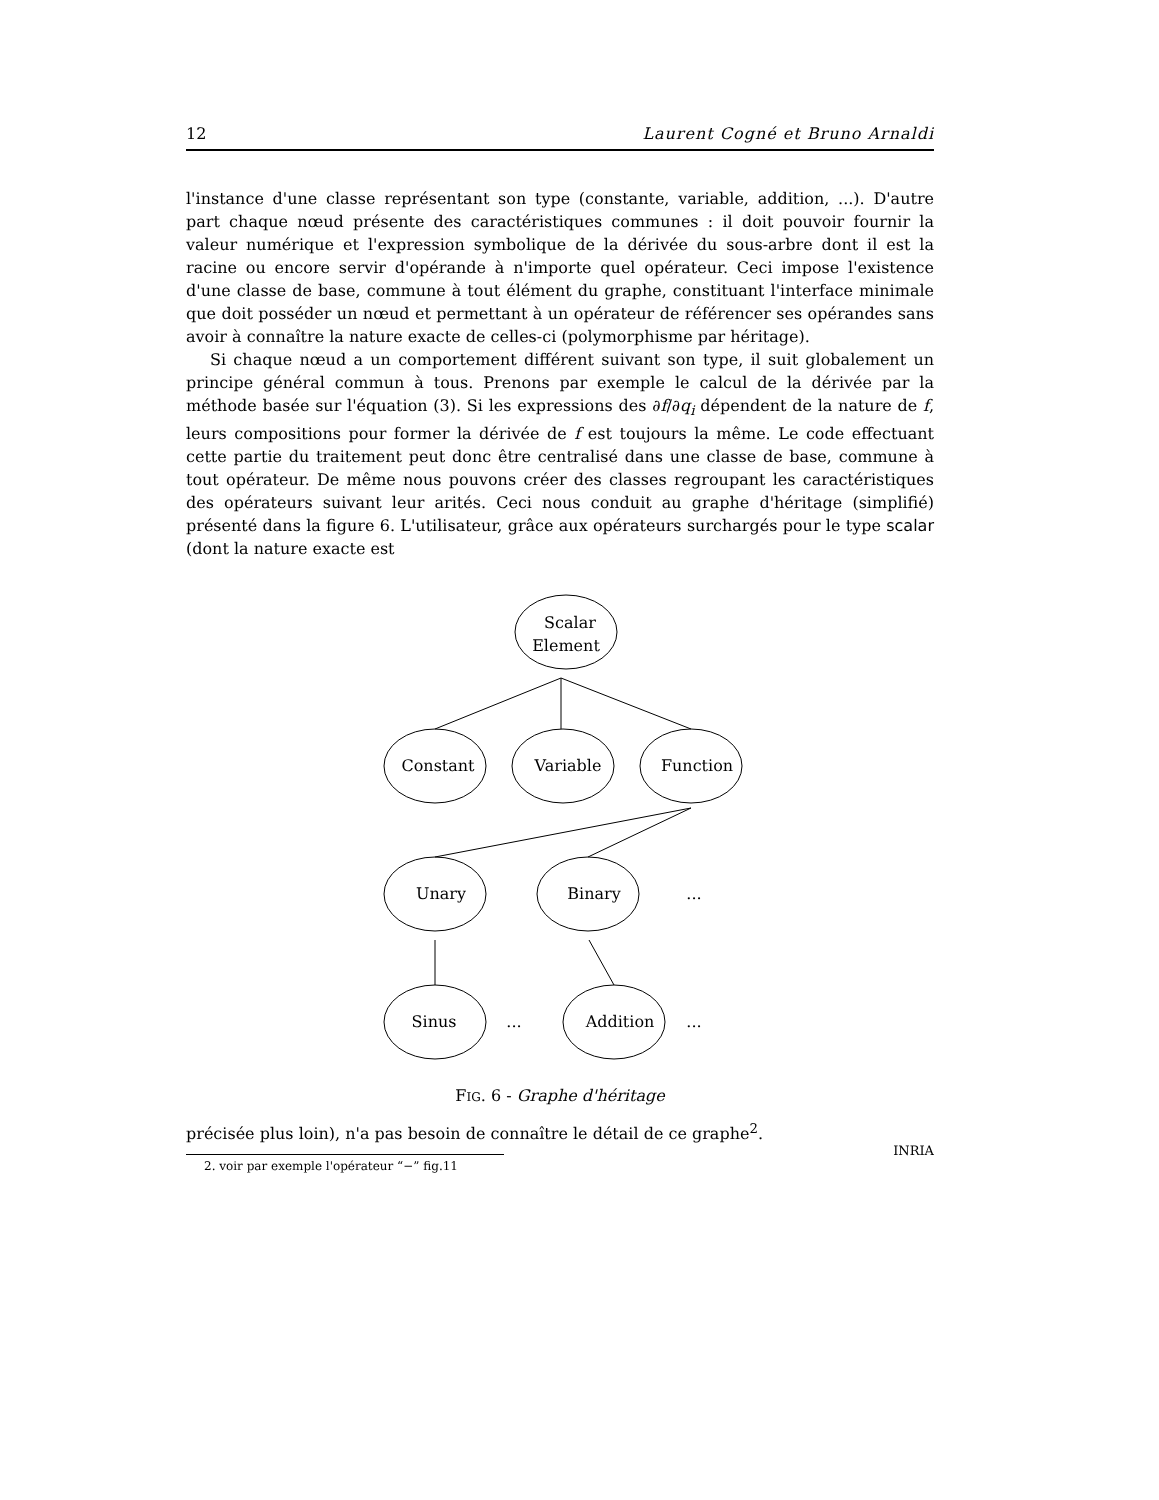12 Laurent Cogné et Bruno Arnaldi
l'instance d'une classe représentant son type (constante, variable, addition, ...). D'autre part chaque nœud présente des caractéristiques communes : il doit pouvoir fournir la valeur numérique et l'expression symbolique de la dérivée du sous-arbre dont il est la racine ou encore servir d'opérande à n'importe quel opérateur. Ceci impose l'existence d'une classe de base, commune à tout élément du graphe, constituant l'interface minimale que doit posséder un nœud et permettant à un opérateur de référencer ses opérandes sans avoir à connaître la nature exacte de celles-ci (polymorphisme par héritage).
Si chaque nœud a un comportement différent suivant son type, il suit globalement un principe général commun à tous. Prenons par exemple le calcul de la dérivée par la méthode basée sur l'équation (3). Si les expressions des ∂f/∂q<sub>i</sub> dépendent de la nature de f, leurs compositions pour former la dérivée de f est toujours la même. Le code effectuant cette partie du traitement peut donc être centralisé dans une classe de base, commune à tout opérateur. De même nous pouvons créer des classes regroupant les caractéristiques des opérateurs suivant leur arités. Ceci nous conduit au graphe d'héritage (simplifié) présenté dans la figure 6. L'utilisateur, grâce aux opérateurs surchargés pour le type scalar (dont la nature exacte est
Scalar
Element
Constant
Variable
Function
Unary
Binary
...
Sinus
...
Addition
...
FIG. 6 - Graphe d'héritage
précisée plus loin), n'a pas besoin de connaître le détail de ce graphe<sup>2</sup>.
2. voir par exemple l'opérateur “−” fig.11
INRIA